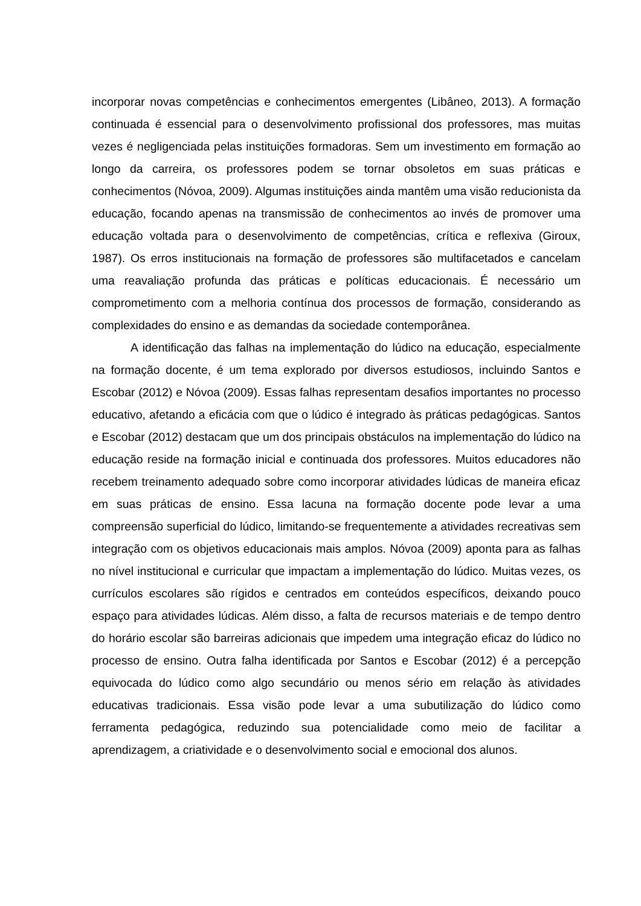incorporar novas competências e conhecimentos emergentes (Libâneo, 2013). A formação continuada é essencial para o desenvolvimento profissional dos professores, mas muitas vezes é negligenciada pelas instituições formadoras. Sem um investimento em formação ao longo da carreira, os professores podem se tornar obsoletos em suas práticas e conhecimentos (Nóvoa, 2009). Algumas instituições ainda mantêm uma visão reducionista da educação, focando apenas na transmissão de conhecimentos ao invés de promover uma educação voltada para o desenvolvimento de competências, crítica e reflexiva (Giroux, 1987). Os erros institucionais na formação de professores são multifacetados e cancelam uma reavaliação profunda das práticas e políticas educacionais. É necessário um comprometimento com a melhoria contínua dos processos de formação, considerando as complexidades do ensino e as demandas da sociedade contemporânea.
A identificação das falhas na implementação do lúdico na educação, especialmente na formação docente, é um tema explorado por diversos estudiosos, incluindo Santos e Escobar (2012) e Nóvoa (2009). Essas falhas representam desafios importantes no processo educativo, afetando a eficácia com que o lúdico é integrado às práticas pedagógicas. Santos e Escobar (2012) destacam que um dos principais obstáculos na implementação do lúdico na educação reside na formação inicial e continuada dos professores. Muitos educadores não recebem treinamento adequado sobre como incorporar atividades lúdicas de maneira eficaz em suas práticas de ensino. Essa lacuna na formação docente pode levar a uma compreensão superficial do lúdico, limitando-se frequentemente a atividades recreativas sem integração com os objetivos educacionais mais amplos. Nóvoa (2009) aponta para as falhas no nível institucional e curricular que impactam a implementação do lúdico. Muitas vezes, os currículos escolares são rígidos e centrados em conteúdos específicos, deixando pouco espaço para atividades lúdicas. Além disso, a falta de recursos materiais e de tempo dentro do horário escolar são barreiras adicionais que impedem uma integração eficaz do lúdico no processo de ensino. Outra falha identificada por Santos e Escobar (2012) é a percepção equivocada do lúdico como algo secundário ou menos sério em relação às atividades educativas tradicionais. Essa visão pode levar a uma subutilização do lúdico como ferramenta pedagógica, reduzindo sua potencialidade como meio de facilitar a aprendizagem, a criatividade e o desenvolvimento social e emocional dos alunos.